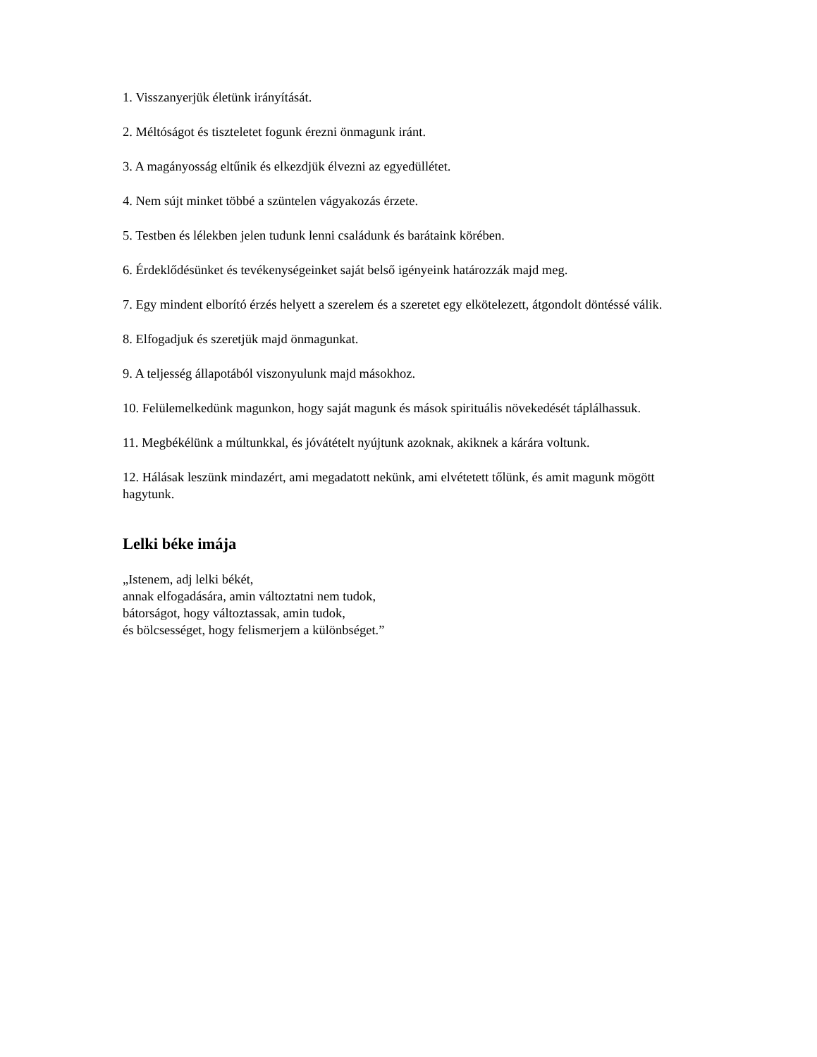1. Visszanyerjük életünk irányítását.
2. Méltóságot és tiszteletet fogunk érezni önmagunk iránt.
3. A magányosság eltűnik és elkezdjük élvezni az egyedüllétet.
4. Nem sújt minket többé a szüntelen vágyakozás érzete.
5. Testben és lélekben jelen tudunk lenni családunk és barátaink körében.
6. Érdeklődésünket és tevékenységeinket saját belső igényeink határozzák majd meg.
7. Egy mindent elborító érzés helyett a szerelem és a szeretet egy elkötelezett, átgondolt döntéssé válik.
8. Elfogadjuk és szeretjük majd önmagunkat.
9. A teljesség állapotából viszonyulunk majd másokhoz.
10. Felülemelkedünk magunkon, hogy saját magunk és mások spirituális növekedését táplálhassuk.
11. Megbékélünk a múltunkkal, és jóvátételt nyújtunk azoknak, akiknek a kárára voltunk.
12. Hálásak leszünk mindazért, ami megadatott nekünk, ami elvétetett tőlünk, és amit magunk mögött hagytunk.
Lelki béke imája
„Istenem, adj lelki békét,
annak elfogadására, amin változtatni nem tudok,
bátorságot, hogy változtassak, amin tudok,
és bölcsességet, hogy felismerjem a különbséget.”